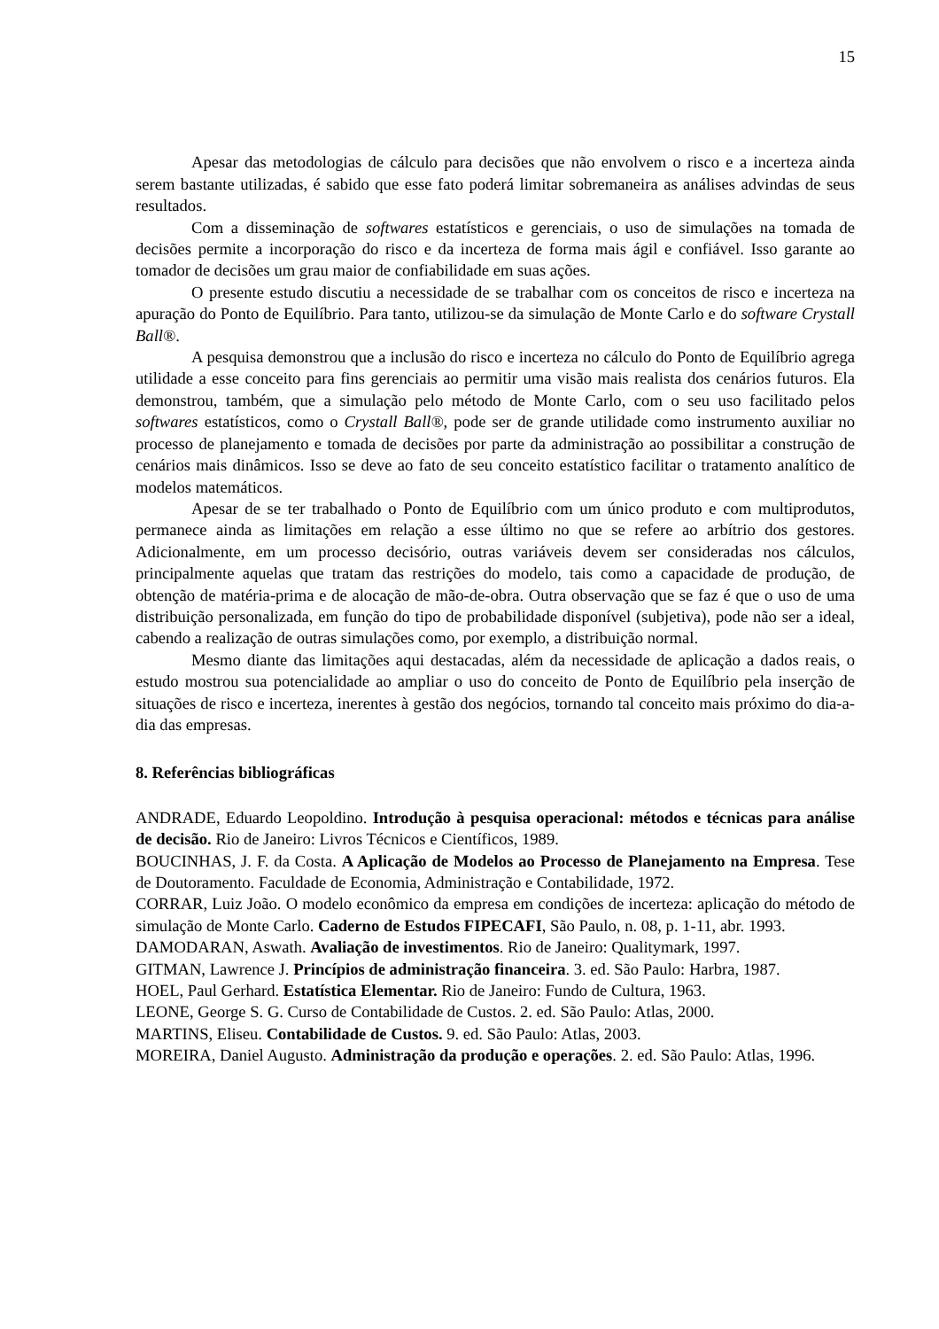15
Apesar das metodologias de cálculo para decisões que não envolvem o risco e a incerteza ainda serem bastante utilizadas, é sabido que esse fato poderá limitar sobremaneira as análises advindas de seus resultados.
Com a disseminação de softwares estatísticos e gerenciais, o uso de simulações na tomada de decisões permite a incorporação do risco e da incerteza de forma mais ágil e confiável. Isso garante ao tomador de decisões um grau maior de confiabilidade em suas ações.
O presente estudo discutiu a necessidade de se trabalhar com os conceitos de risco e incerteza na apuração do Ponto de Equilíbrio. Para tanto, utilizou-se da simulação de Monte Carlo e do software Crystall Ball®.
A pesquisa demonstrou que a inclusão do risco e incerteza no cálculo do Ponto de Equilíbrio agrega utilidade a esse conceito para fins gerenciais ao permitir uma visão mais realista dos cenários futuros. Ela demonstrou, também, que a simulação pelo método de Monte Carlo, com o seu uso facilitado pelos softwares estatísticos, como o Crystall Ball®, pode ser de grande utilidade como instrumento auxiliar no processo de planejamento e tomada de decisões por parte da administração ao possibilitar a construção de cenários mais dinâmicos. Isso se deve ao fato de seu conceito estatístico facilitar o tratamento analítico de modelos matemáticos.
Apesar de se ter trabalhado o Ponto de Equilíbrio com um único produto e com multiprodutos, permanece ainda as limitações em relação a esse último no que se refere ao arbítrio dos gestores. Adicionalmente, em um processo decisório, outras variáveis devem ser consideradas nos cálculos, principalmente aquelas que tratam das restrições do modelo, tais como a capacidade de produção, de obtenção de matéria-prima e de alocação de mão-de-obra. Outra observação que se faz é que o uso de uma distribuição personalizada, em função do tipo de probabilidade disponível (subjetiva), pode não ser a ideal, cabendo a realização de outras simulações como, por exemplo, a distribuição normal.
Mesmo diante das limitações aqui destacadas, além da necessidade de aplicação a dados reais, o estudo mostrou sua potencialidade ao ampliar o uso do conceito de Ponto de Equilíbrio pela inserção de situações de risco e incerteza, inerentes à gestão dos negócios, tornando tal conceito mais próximo do dia-a-dia das empresas.
8. Referências bibliográficas
ANDRADE, Eduardo Leopoldino. Introdução à pesquisa operacional: métodos e técnicas para análise de decisão. Rio de Janeiro: Livros Técnicos e Científicos, 1989.
BOUCINHAS, J. F. da Costa. A Aplicação de Modelos ao Processo de Planejamento na Empresa. Tese de Doutoramento. Faculdade de Economia, Administração e Contabilidade, 1972.
CORRAR, Luiz João. O modelo econômico da empresa em condições de incerteza: aplicação do método de simulação de Monte Carlo. Caderno de Estudos FIPECAFI, São Paulo, n. 08, p. 1-11, abr. 1993.
DAMODARAN, Aswath. Avaliação de investimentos. Rio de Janeiro: Qualitymark, 1997.
GITMAN, Lawrence J. Princípios de administração financeira. 3. ed. São Paulo: Harbra, 1987.
HOEL, Paul Gerhard. Estatística Elementar. Rio de Janeiro: Fundo de Cultura, 1963.
LEONE, George S. G. Curso de Contabilidade de Custos. 2. ed. São Paulo: Atlas, 2000.
MARTINS, Eliseu. Contabilidade de Custos. 9. ed. São Paulo: Atlas, 2003.
MOREIRA, Daniel Augusto. Administração da produção e operações. 2. ed. São Paulo: Atlas, 1996.